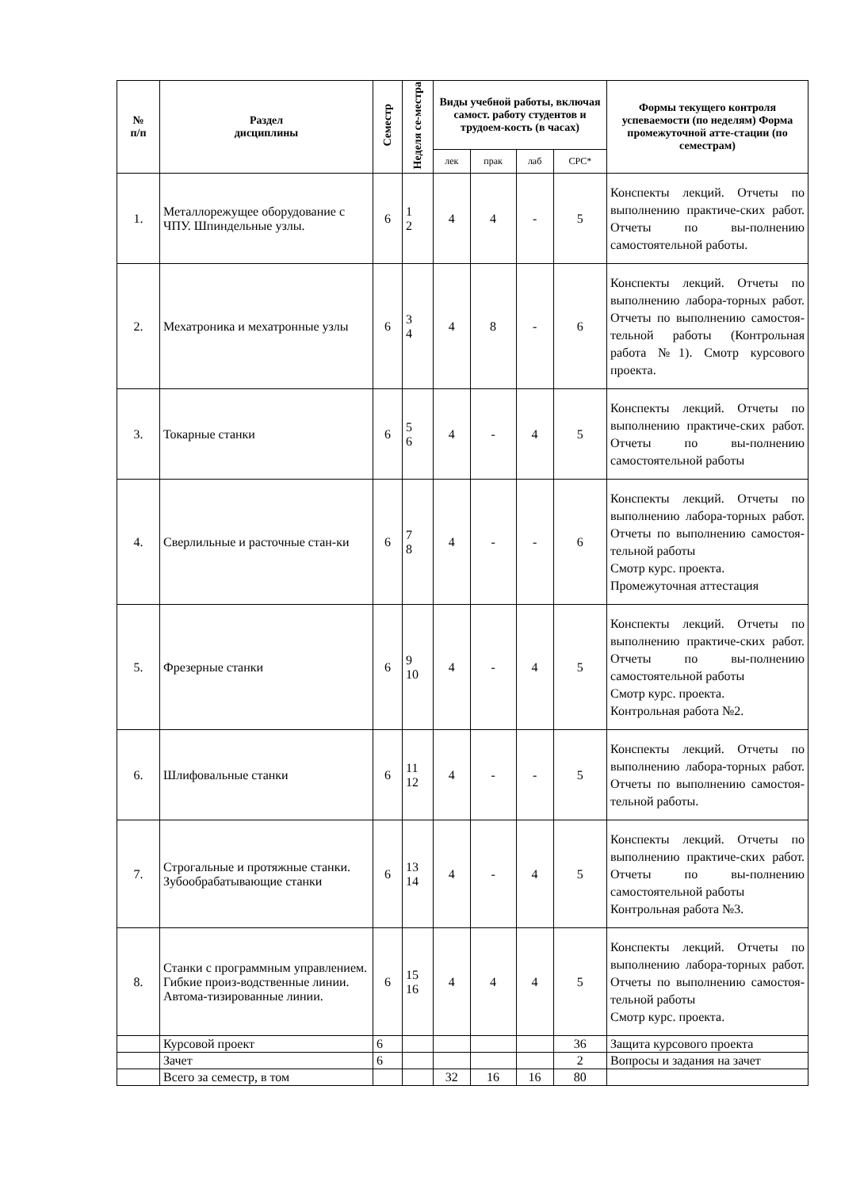| № п/п | Раздел дисциплины | Семестр | Неделя се-местра | Виды учебной работы, включая самост. работу студентов и трудоем-кость (в часах) | | | | Формы текущего контроля успеваемости (по неделям) Форма промежуточной атте-стации (по семестрам) |
| --- | --- | --- | --- | --- | --- | --- | --- | --- |
| | | | | лек | прак | лаб | СРС* | |
| 1. | Металлорежущее оборудование с ЧПУ. Шпиндельные узлы. | 6 | 1 2 | 4 | 4 | - | 5 | Конспекты лекций. Отчеты по выполнению практиче-ских работ. Отчеты по вы-полнению самостоятельной работы. |
| 2. | Мехатроника и мехатронные узлы | 6 | 3 4 | 4 | 8 | - | 6 | Конспекты лекций. Отчеты по выполнению лабора-торных работ. Отчеты по выполнению самостоя-тельной работы (Контрольная работа №1). Смотр курсового проекта. |
| 3. | Токарные станки | 6 | 5 6 | 4 | - | 4 | 5 | Конспекты лекций. Отчеты по выполнению практиче-ских работ. Отчеты по вы-полнению самостоятельной работы |
| 4. | Сверлильные и расточные стан-ки | 6 | 7 8 | 4 | - | - | 6 | Конспекты лекций. Отчеты по выполнению лабора-торных работ. Отчеты по выполнению самостоя-тельной работы Смотр курс. проекта. Промежуточная аттестация |
| 5. | Фрезерные станки | 6 | 9 10 | 4 | - | 4 | 5 | Конспекты лекций. Отчеты по выполнению практиче-ских работ. Отчеты по вы-полнению самостоятельной работы Смотр курс. проекта. Контрольная работа №2. |
| 6. | Шлифовальные станки | 6 | 11 12 | 4 | - | - | 5 | Конспекты лекций. Отчеты по выполнению лабора-торных работ. Отчеты по выполнению самостоя-тельной работы. |
| 7. | Строгальные и протяжные станки. Зубообрабатывающие станки | 6 | 13 14 | 4 | - | 4 | 5 | Конспекты лекций. Отчеты по выполнению практиче-ских работ. Отчеты по вы-полнению самостоятельной работы Контрольная работа №3. |
| 8. | Станки с программным управлением. Гибкие произ-водственные линии. Автома-тизированные линии. | 6 | 15 16 | 4 | 4 | 4 | 5 | Конспекты лекций. Отчеты по выполнению лабора-торных работ. Отчеты по выполнению самостоя-тельной работы Смотр курс. проекта. |
| | Курсовой проект | 6 | | | | | 36 | Защита курсового проекта |
| | Зачет | 6 | | | | | 2 | Вопросы и задания на зачет |
| | Всего за семестр, в том | | | 32 | 16 | 16 | 80 | |